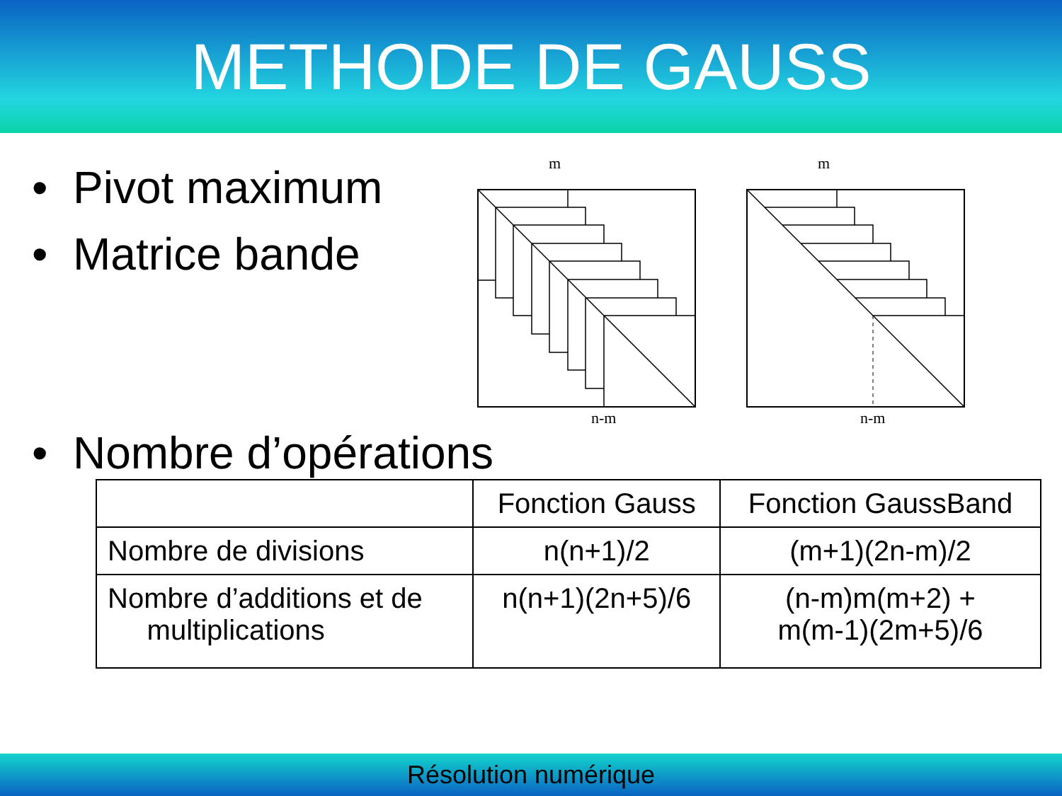METHODE DE GAUSS
• Pivot maximum
• Matrice bande
m
n-m
m
n-m
• Nombre d’opérations
| | Fonction Gauss | Fonction GaussBand |
| --- | --- | --- |
| Nombre de divisions | n(n+1)/2 | (m+1)(2n-m)/2 |
| Nombre d’additions et de multiplications | n(n+1)(2n+5)/6 | (n-m)m(m+2) + m(m-1)(2m+5)/6 |
Résolution numérique